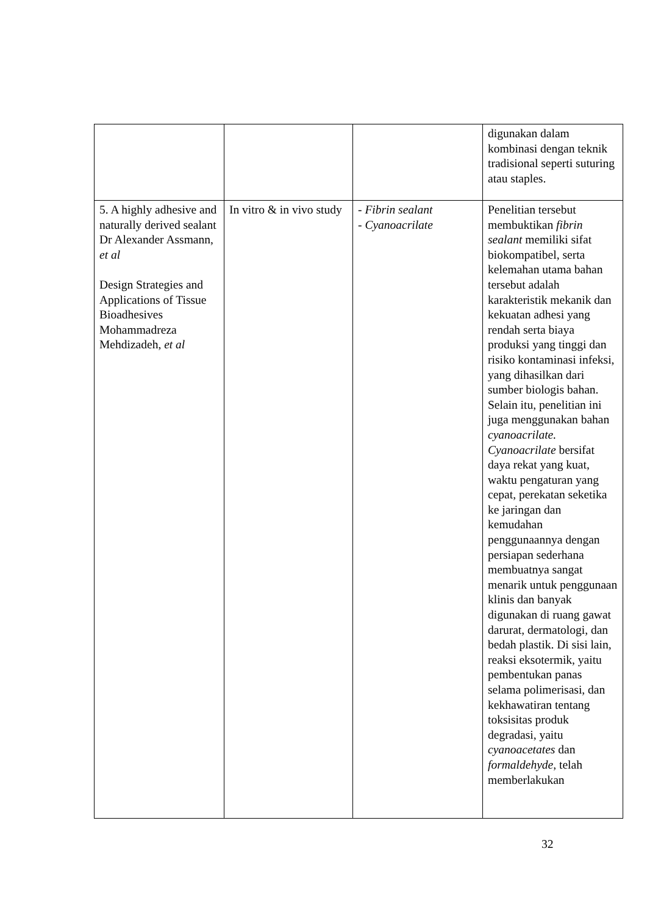| | | | digunakan dalam kombinasi dengan teknik tradisional seperti suturing atau staples. |
| 5. A highly adhesive and naturally derived sealant Dr Alexander Assmann, et al Design Strategies and Applications of Tissue Bioadhesives Mohammadreza Mehdizadeh, et al | In vitro & in vivo study | - Fibrin sealant - Cyanoacrilate | Penelitian tersebut membuktikan fibrin sealant memiliki sifat biokompatibel, serta kelemahan utama bahan tersebut adalah karakteristik mekanik dan kekuatan adhesi yang rendah serta biaya produksi yang tinggi dan risiko kontaminasi infeksi, yang dihasilkan dari sumber biologis bahan. Selain itu, penelitian ini juga menggunakan bahan cyanoacrilate. Cyanoacrilate bersifat daya rekat yang kuat, waktu pengaturan yang cepat, perekatan seketika ke jaringan dan kemudahan penggunaannya dengan persiapan sederhana membuatnya sangat menarik untuk penggunaan klinis dan banyak digunakan di ruang gawat darurat, dermatologi, dan bedah plastik. Di sisi lain, reaksi eksotermik, yaitu pembentukan panas selama polimerisasi, dan kekhawatiran tentang toksisitas produk degradasi, yaitu cyanoacetates dan formaldehyde , telah memberlakukan |
32